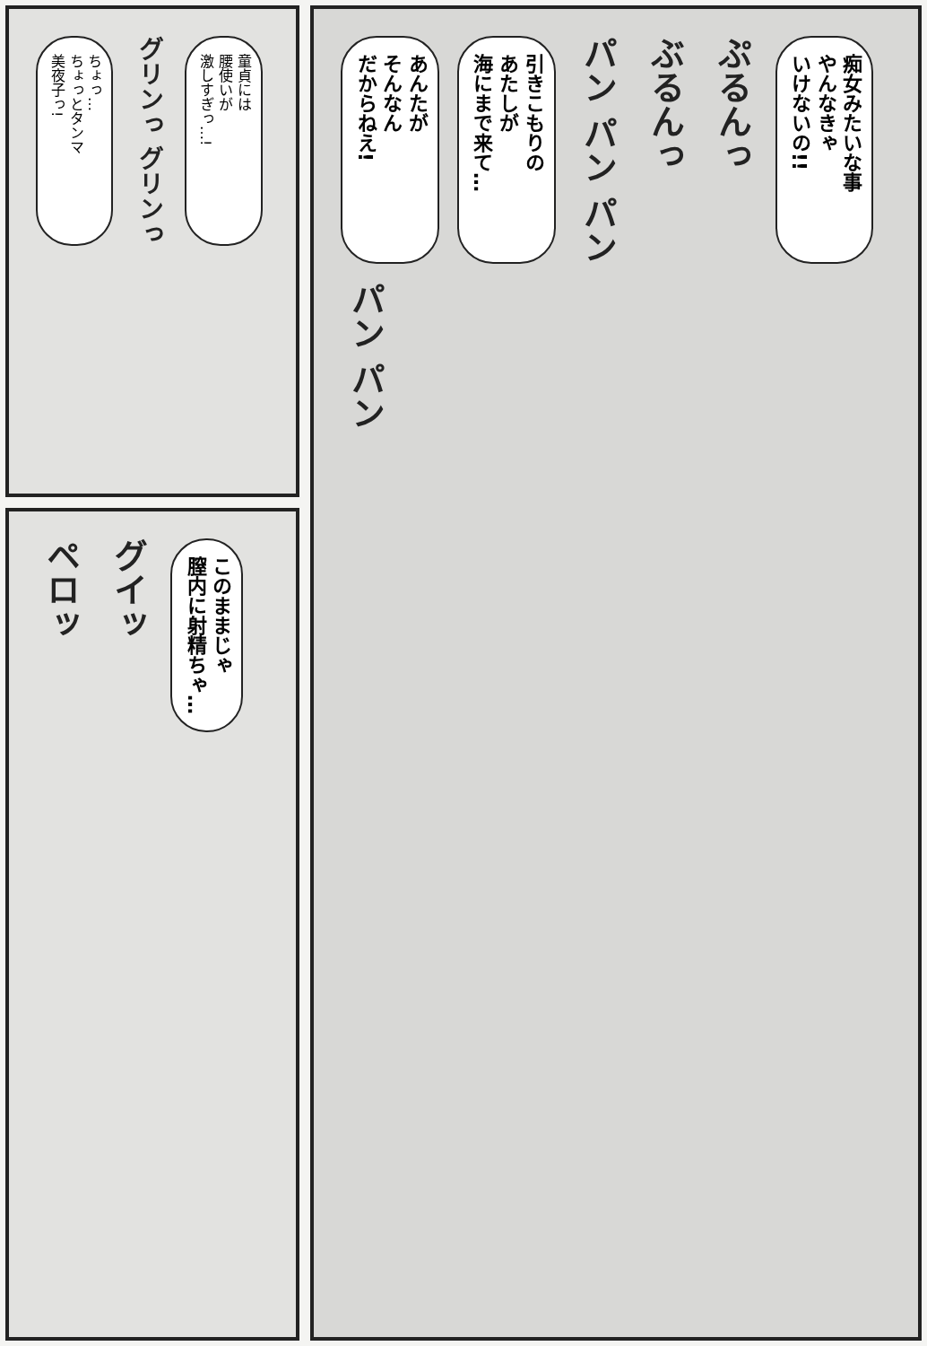あんたが
そんなん
だからねえ!
引きこもりの
あたしが
海にまで来て…
パン パン パン
ぶるんっ
ぷるんっ
痴女みたいな事
やんなきゃ
いけないの!!
パン パン
ちょっ…
ちょっとタンマ
美夜子っ!
グリンっ グリンっ
童貞には
腰使いが
激しすぎっ…!
ペロッ
グイッ
このままじゃ
膣内に射精ちゃ…